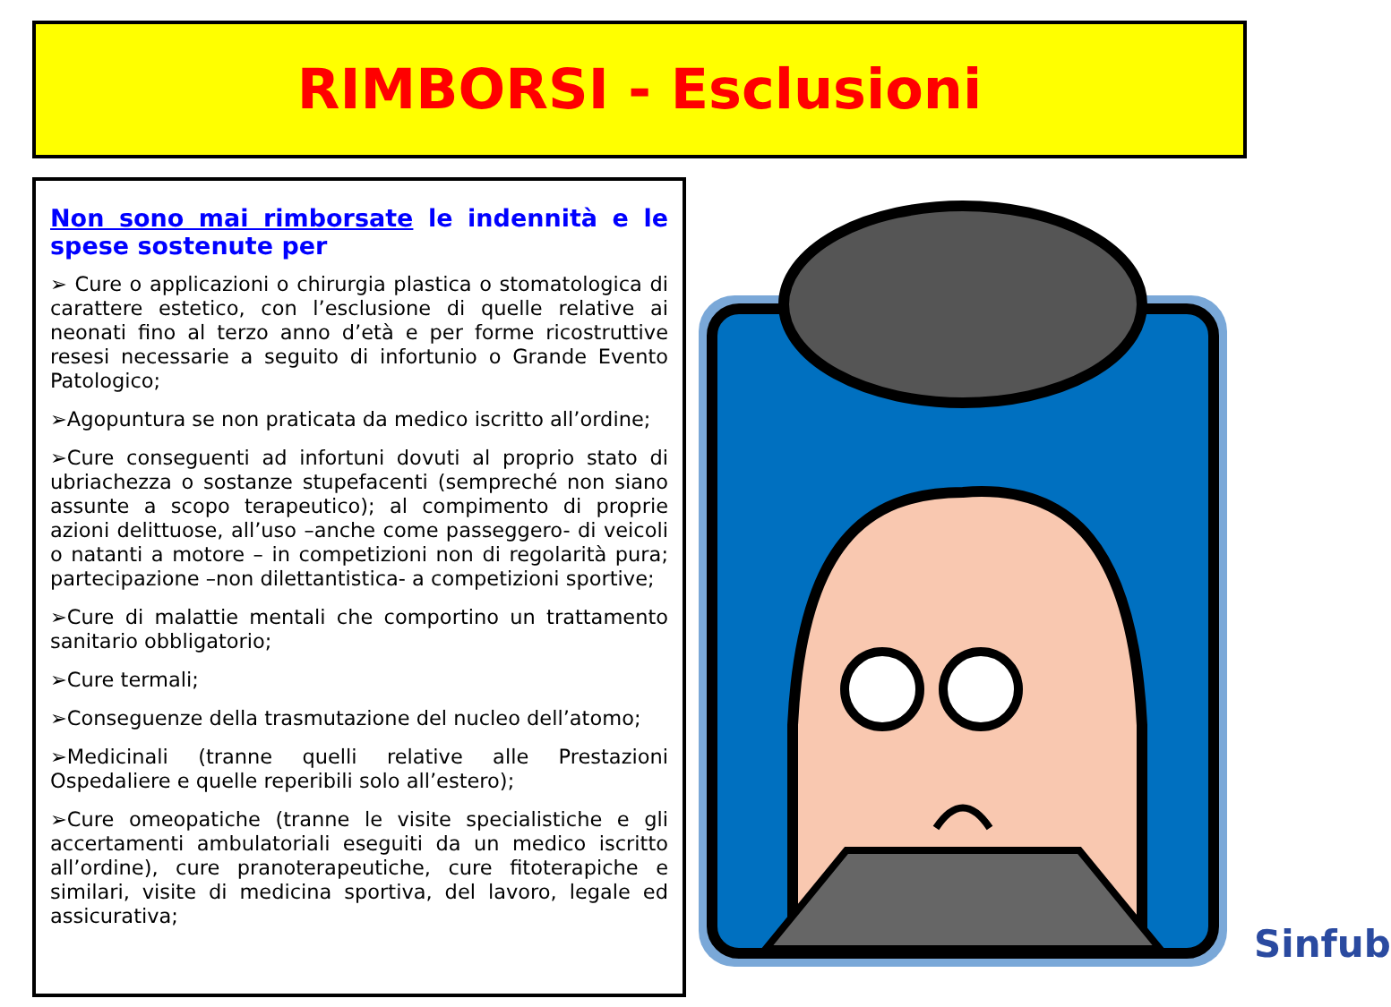RIMBORSI - Esclusioni
Non sono mai rimborsate le indennità e le spese sostenute per
➢ Cure o applicazioni o chirurgia plastica o stomatologica di carattere estetico, con l’esclusione di quelle relative ai neonati fino al terzo anno d’età e per forme ricostruttive resesi necessarie a seguito di infortunio o Grande Evento Patologico;
➢Agopuntura se non praticata da medico iscritto all’ordine;
➢Cure conseguenti ad infortuni dovuti al proprio stato di ubriachezza o sostanze stupefacenti (sempreché non siano assunte a scopo terapeutico); al compimento di proprie azioni delittuose, all’uso –anche come passeggero- di veicoli o natanti a motore – in competizioni non di regolarità pura; partecipazione –non dilettantistica- a competizioni sportive;
➢Cure di malattie mentali che comportino un trattamento sanitario obbligatorio;
➢Cure termali;
➢Conseguenze della trasmutazione del nucleo dell’atomo;
➢Medicinali (tranne quelli relative alle Prestazioni Ospedaliere e quelle reperibili solo all’estero);
➢Cure omeopatiche (tranne le visite specialistiche e gli accertamenti ambulatoriali eseguiti da un medico iscritto all’ordine), cure pranoterapeutiche, cure fitoterapiche e similari, visite di medicina sportiva, del lavoro, legale ed assicurativa;
Sinfub